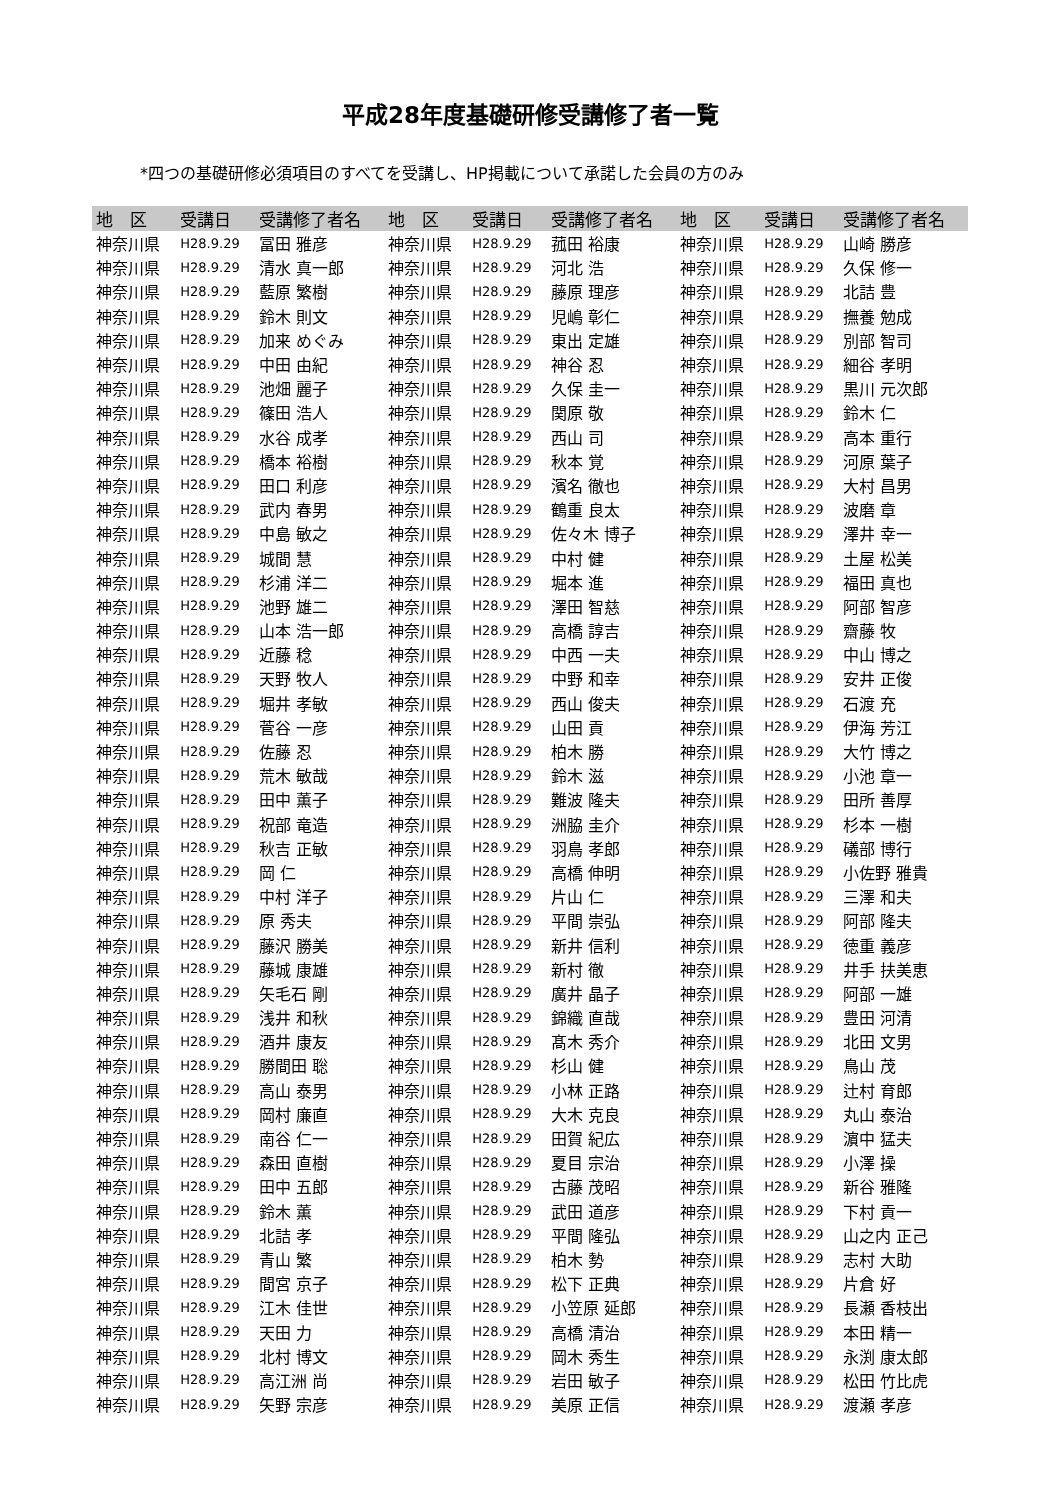平成28年度基礎研修受講修了者一覧
*四つの基礎研修必須項目のすべてを受講し、HP掲載について承諾した会員の方のみ
| 地 区 | 受講日 | 受講修了者名 | 地 区 | 受講日 | 受講修了者名 | 地 区 | 受講日 | 受講修了者名 |
| --- | --- | --- | --- | --- | --- | --- | --- | --- |
| 神奈川県 | H28.9.29 | 冨田 雅彦 | 神奈川県 | H28.9.29 | 菰田 裕康 | 神奈川県 | H28.9.29 | 山崎 勝彦 |
| 神奈川県 | H28.9.29 | 清水 真一郎 | 神奈川県 | H28.9.29 | 河北 浩 | 神奈川県 | H28.9.29 | 久保 修一 |
| 神奈川県 | H28.9.29 | 藍原 繁樹 | 神奈川県 | H28.9.29 | 藤原 理彦 | 神奈川県 | H28.9.29 | 北詰 豊 |
| 神奈川県 | H28.9.29 | 鈴木 則文 | 神奈川県 | H28.9.29 | 児嶋 彰仁 | 神奈川県 | H28.9.29 | 撫養 勉成 |
| 神奈川県 | H28.9.29 | 加来 めぐみ | 神奈川県 | H28.9.29 | 東出 定雄 | 神奈川県 | H28.9.29 | 別部 智司 |
| 神奈川県 | H28.9.29 | 中田 由紀 | 神奈川県 | H28.9.29 | 神谷 忍 | 神奈川県 | H28.9.29 | 細谷 孝明 |
| 神奈川県 | H28.9.29 | 池畑 麗子 | 神奈川県 | H28.9.29 | 久保 圭一 | 神奈川県 | H28.9.29 | 黒川 元次郎 |
| 神奈川県 | H28.9.29 | 篠田 浩人 | 神奈川県 | H28.9.29 | 関原 敬 | 神奈川県 | H28.9.29 | 鈴木 仁 |
| 神奈川県 | H28.9.29 | 水谷 成孝 | 神奈川県 | H28.9.29 | 西山 司 | 神奈川県 | H28.9.29 | 高本 重行 |
| 神奈川県 | H28.9.29 | 橋本 裕樹 | 神奈川県 | H28.9.29 | 秋本 覚 | 神奈川県 | H28.9.29 | 河原 葉子 |
| 神奈川県 | H28.9.29 | 田口 利彦 | 神奈川県 | H28.9.29 | 濱名 徹也 | 神奈川県 | H28.9.29 | 大村 昌男 |
| 神奈川県 | H28.9.29 | 武内 春男 | 神奈川県 | H28.9.29 | 鶴重 良太 | 神奈川県 | H28.9.29 | 波磨 章 |
| 神奈川県 | H28.9.29 | 中島 敏之 | 神奈川県 | H28.9.29 | 佐々木 博子 | 神奈川県 | H28.9.29 | 澤井 幸一 |
| 神奈川県 | H28.9.29 | 城間 慧 | 神奈川県 | H28.9.29 | 中村 健 | 神奈川県 | H28.9.29 | 土屋 松美 |
| 神奈川県 | H28.9.29 | 杉浦 洋二 | 神奈川県 | H28.9.29 | 堀本 進 | 神奈川県 | H28.9.29 | 福田 真也 |
| 神奈川県 | H28.9.29 | 池野 雄二 | 神奈川県 | H28.9.29 | 澤田 智慈 | 神奈川県 | H28.9.29 | 阿部 智彦 |
| 神奈川県 | H28.9.29 | 山本 浩一郎 | 神奈川県 | H28.9.29 | 高橋 諄吉 | 神奈川県 | H28.9.29 | 齋藤 牧 |
| 神奈川県 | H28.9.29 | 近藤 稔 | 神奈川県 | H28.9.29 | 中西 一夫 | 神奈川県 | H28.9.29 | 中山 博之 |
| 神奈川県 | H28.9.29 | 天野 牧人 | 神奈川県 | H28.9.29 | 中野 和幸 | 神奈川県 | H28.9.29 | 安井 正俊 |
| 神奈川県 | H28.9.29 | 堀井 孝敏 | 神奈川県 | H28.9.29 | 西山 俊夫 | 神奈川県 | H28.9.29 | 石渡 充 |
| 神奈川県 | H28.9.29 | 菅谷 一彦 | 神奈川県 | H28.9.29 | 山田 貢 | 神奈川県 | H28.9.29 | 伊海 芳江 |
| 神奈川県 | H28.9.29 | 佐藤 忍 | 神奈川県 | H28.9.29 | 柏木 勝 | 神奈川県 | H28.9.29 | 大竹 博之 |
| 神奈川県 | H28.9.29 | 荒木 敏哉 | 神奈川県 | H28.9.29 | 鈴木 滋 | 神奈川県 | H28.9.29 | 小池 章一 |
| 神奈川県 | H28.9.29 | 田中 薫子 | 神奈川県 | H28.9.29 | 難波 隆夫 | 神奈川県 | H28.9.29 | 田所 善厚 |
| 神奈川県 | H28.9.29 | 祝部 竜造 | 神奈川県 | H28.9.29 | 洲脇 圭介 | 神奈川県 | H28.9.29 | 杉本 一樹 |
| 神奈川県 | H28.9.29 | 秋吉 正敏 | 神奈川県 | H28.9.29 | 羽鳥 孝郎 | 神奈川県 | H28.9.29 | 礒部 博行 |
| 神奈川県 | H28.9.29 | 岡 仁 | 神奈川県 | H28.9.29 | 高橋 伸明 | 神奈川県 | H28.9.29 | 小佐野 雅貴 |
| 神奈川県 | H28.9.29 | 中村 洋子 | 神奈川県 | H28.9.29 | 片山 仁 | 神奈川県 | H28.9.29 | 三澤 和夫 |
| 神奈川県 | H28.9.29 | 原 秀夫 | 神奈川県 | H28.9.29 | 平間 崇弘 | 神奈川県 | H28.9.29 | 阿部 隆夫 |
| 神奈川県 | H28.9.29 | 藤沢 勝美 | 神奈川県 | H28.9.29 | 新井 信利 | 神奈川県 | H28.9.29 | 徳重 義彦 |
| 神奈川県 | H28.9.29 | 藤城 康雄 | 神奈川県 | H28.9.29 | 新村 徹 | 神奈川県 | H28.9.29 | 井手 扶美恵 |
| 神奈川県 | H28.9.29 | 矢毛石 剛 | 神奈川県 | H28.9.29 | 廣井 晶子 | 神奈川県 | H28.9.29 | 阿部 一雄 |
| 神奈川県 | H28.9.29 | 浅井 和秋 | 神奈川県 | H28.9.29 | 錦織 直哉 | 神奈川県 | H28.9.29 | 豊田 河清 |
| 神奈川県 | H28.9.29 | 酒井 康友 | 神奈川県 | H28.9.29 | 髙木 秀介 | 神奈川県 | H28.9.29 | 北田 文男 |
| 神奈川県 | H28.9.29 | 勝間田 聡 | 神奈川県 | H28.9.29 | 杉山 健 | 神奈川県 | H28.9.29 | 鳥山 茂 |
| 神奈川県 | H28.9.29 | 高山 泰男 | 神奈川県 | H28.9.29 | 小林 正路 | 神奈川県 | H28.9.29 | 辻村 育郎 |
| 神奈川県 | H28.9.29 | 岡村 廉直 | 神奈川県 | H28.9.29 | 大木 克良 | 神奈川県 | H28.9.29 | 丸山 泰治 |
| 神奈川県 | H28.9.29 | 南谷 仁一 | 神奈川県 | H28.9.29 | 田賀 紀広 | 神奈川県 | H28.9.29 | 濵中 猛夫 |
| 神奈川県 | H28.9.29 | 森田 直樹 | 神奈川県 | H28.9.29 | 夏目 宗治 | 神奈川県 | H28.9.29 | 小澤 操 |
| 神奈川県 | H28.9.29 | 田中 五郎 | 神奈川県 | H28.9.29 | 古藤 茂昭 | 神奈川県 | H28.9.29 | 新谷 雅隆 |
| 神奈川県 | H28.9.29 | 鈴木 薫 | 神奈川県 | H28.9.29 | 武田 道彦 | 神奈川県 | H28.9.29 | 下村 貢一 |
| 神奈川県 | H28.9.29 | 北詰 孝 | 神奈川県 | H28.9.29 | 平間 隆弘 | 神奈川県 | H28.9.29 | 山之内 正己 |
| 神奈川県 | H28.9.29 | 青山 繁 | 神奈川県 | H28.9.29 | 柏木 勢 | 神奈川県 | H28.9.29 | 志村 大助 |
| 神奈川県 | H28.9.29 | 間宮 京子 | 神奈川県 | H28.9.29 | 松下 正典 | 神奈川県 | H28.9.29 | 片倉 好 |
| 神奈川県 | H28.9.29 | 江木 佳世 | 神奈川県 | H28.9.29 | 小笠原 延郎 | 神奈川県 | H28.9.29 | 長瀬 香枝出 |
| 神奈川県 | H28.9.29 | 天田 力 | 神奈川県 | H28.9.29 | 高橋 清治 | 神奈川県 | H28.9.29 | 本田 精一 |
| 神奈川県 | H28.9.29 | 北村 博文 | 神奈川県 | H28.9.29 | 岡木 秀生 | 神奈川県 | H28.9.29 | 永渕 康太郎 |
| 神奈川県 | H28.9.29 | 高江洲 尚 | 神奈川県 | H28.9.29 | 岩田 敏子 | 神奈川県 | H28.9.29 | 松田 竹比虎 |
| 神奈川県 | H28.9.29 | 矢野 宗彦 | 神奈川県 | H28.9.29 | 美原 正信 | 神奈川県 | H28.9.29 | 渡瀬 孝彦 |